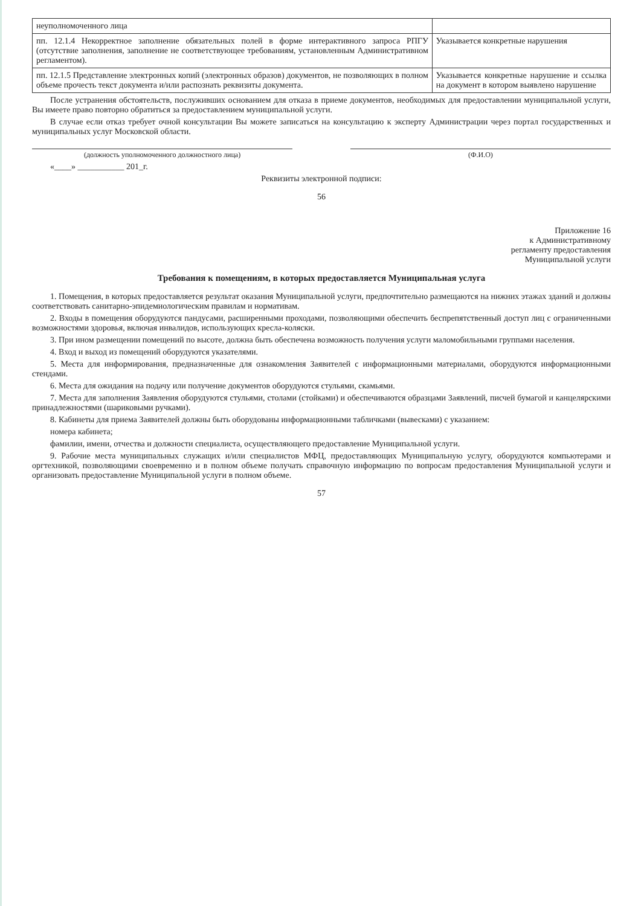| неуполномоченного лица | |
| пп. 12.1.4 Некорректное заполнение обязательных полей в форме интерактивного запроса РПГУ (отсутствие заполнения, заполнение не соответствующее требованиям, установленным Административном регламентом). | Указывается конкретные нарушения |
| пп. 12.1.5 Представление электронных копий (электронных образов) документов, не позволяющих в полном объеме прочесть текст документа и/или распознать реквизиты документа. | Указывается конкретные нарушение и ссылка на документ в котором выявлено нарушение |
После устранения обстоятельств, послуживших основанием для отказа в приеме документов, необходимых для предоставлении муниципальной услуги, Вы имеете право повторно обратиться за предоставлением муниципальной услуги.
В случае если отказ требует очной консультации Вы можете записаться на консультацию к эксперту Администрации через портал государственных и муниципальных услуг Московской области.
(должность уполномоченного должностного лица)
(Ф.И.О)
«____» ___________ 201_г.
Реквизиты электронной подписи:
56
Приложение 16
к Административному
регламенту предоставления
Муниципальной услуги
Требования к помещениям, в которых предоставляется Муниципальная услуга
1. Помещения, в которых предоставляется результат оказания Муниципальной услуги, предпочтительно размещаются на нижних этажах зданий и должны соответствовать санитарно-эпидемиологическим правилам и нормативам.
2. Входы в помещения оборудуются пандусами, расширенными проходами, позволяющими обеспечить беспрепятственный доступ лиц с ограниченными возможностями здоровья, включая инвалидов, использующих кресла-коляски.
3. При ином размещении помещений по высоте, должна быть обеспечена возможность получения услуги маломобильными группами населения.
4. Вход и выход из помещений оборудуются указателями.
5. Места для информирования, предназначенные для ознакомления Заявителей с информационными материалами, оборудуются информационными стендами.
6. Места для ожидания на подачу или получение документов оборудуются стульями, скамьями.
7. Места для заполнения Заявления оборудуются стульями, столами (стойками) и обеспечиваются образцами Заявлений, писчей бумагой и канцелярскими принадлежностями (шариковыми ручками).
8. Кабинеты для приема Заявителей должны быть оборудованы информационными табличками (вывесками) с указанием:
номера кабинета;
фамилии, имени, отчества и должности специалиста, осуществляющего предоставление Муниципальной услуги.
9. Рабочие места муниципальных служащих и/или специалистов МФЦ, предоставляющих Муниципальную услугу, оборудуются компьютерами и оргтехникой, позволяющими своевременно и в полном объеме получать справочную информацию по вопросам предоставления Муниципальной услуги и организовать предоставление Муниципальной услуги в полном объеме.
57